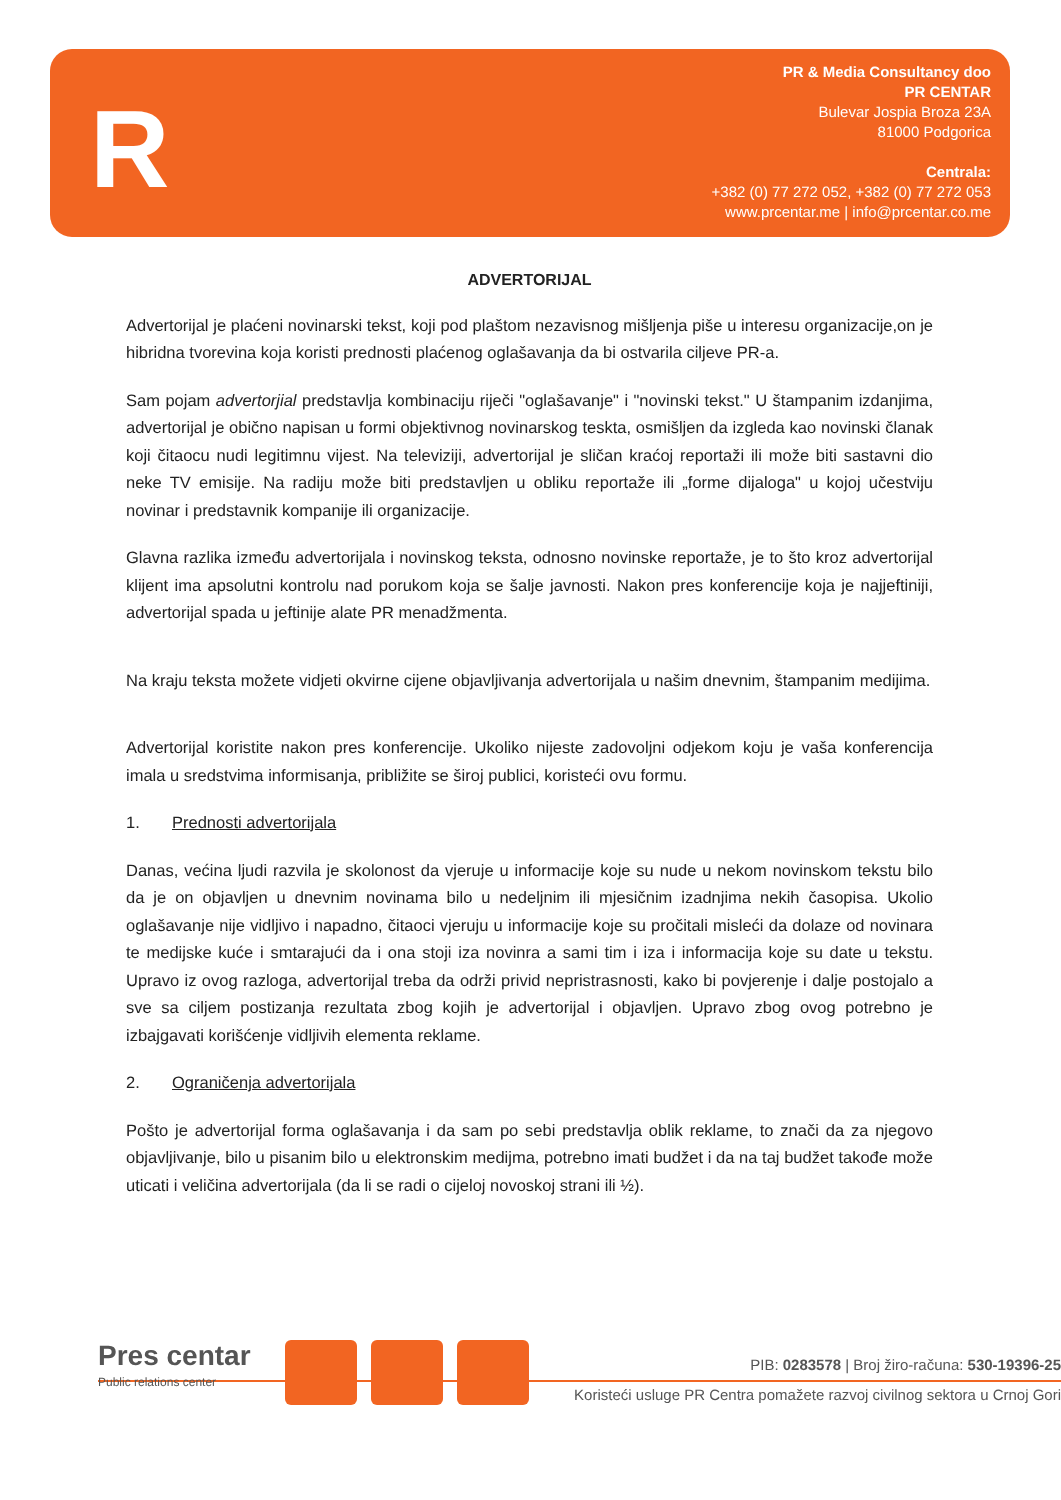R
PR & Media Consultancy doo
PR CENTAR
Bulevar Jospia Broza 23A
81000 Podgorica
Centrala:
+382 (0) 77 272 052, +382 (0) 77 272 053
www.prcentar.me | info@prcentar.co.me
ADVERTORIJAL
Advertorijal je plaćeni novinarski tekst, koji pod plaštom nezavisnog mišljenja piše u interesu organizacije,on je hibridna tvorevina koja koristi prednosti plaćenog oglašavanja da bi ostvarila ciljeve PR-a.
Sam pojam advertorjial predstavlja kombinaciju riječi "oglašavanje" i "novinski tekst." U štampanim izdanjima, advertorijal je obično napisan u formi objektivnog novinarskog teskta, osmišljen da izgleda kao novinski članak koji čitaocu nudi legitimnu vijest. Na televiziji, advertorijal je sličan kraćoj reportaži ili može biti sastavni dio neke TV emisije. Na radiju može biti predstavljen u obliku reportaže ili „forme dijaloga" u kojoj učestviju novinar i predstavnik kompanije ili organizacije.
Glavna razlika između advertorijala i novinskog teksta, odnosno novinske reportaže, je to što kroz advertorijal klijent ima apsolutni kontrolu nad porukom koja se šalje javnosti. Nakon pres konferencije koja je najjeftiniji, advertorijal spada u jeftinije alate PR menadžmenta.
Na kraju teksta možete vidjeti okvirne cijene objavljivanja advertorijala u našim dnevnim, štampanim medijima.
Advertorijal koristite nakon pres konferencije. Ukoliko nijeste zadovoljni odjekom koju je vaša konferencija imala u sredstvima informisanja, približite se široj publici, koristeći ovu formu.
1. Prednosti advertorijala
Danas, većina ljudi razvila je skolonost da vjeruje u informacije koje su nude u nekom novinskom tekstu bilo da je on objavljen u dnevnim novinama bilo u nedeljnim ili mjesičnim izadnjima nekih časopisa. Ukolio oglašavanje nije vidljivo i napadno, čitaoci vjeruju u informacije koje su pročitali misleći da dolaze od novinara te medijske kuće i smtarajući da i ona stoji iza novinra a sami tim i iza i informacija koje su date u tekstu. Upravo iz ovog razloga, advertorijal treba da održi privid nepristrasnosti, kako bi povjerenje i dalje postojalo a sve sa ciljem postizanja rezultata zbog kojih je advertorijal i objavljen. Upravo zbog ovog potrebno je izbajgavati korišćenje vidljivih elementa reklame.
2. Ograničenja advertorijala
Pošto je advertorijal forma oglašavanja i da sam po sebi predstavlja oblik reklame, to znači da za njegovo objavljivanje, bilo u pisanim bilo u elektronskim medijma, potrebno imati budžet i da na taj budžet takođe može uticati i veličina advertorijala (da li se radi o cijeloj novoskoj strani ili ½).
Pres centar
Public relations center
PIB: 0283578 | Broj žiro-računa: 530-19396-25
Koristeći usluge PR Centra pomažete razvoj civilnog sektora u Crnoj Gori